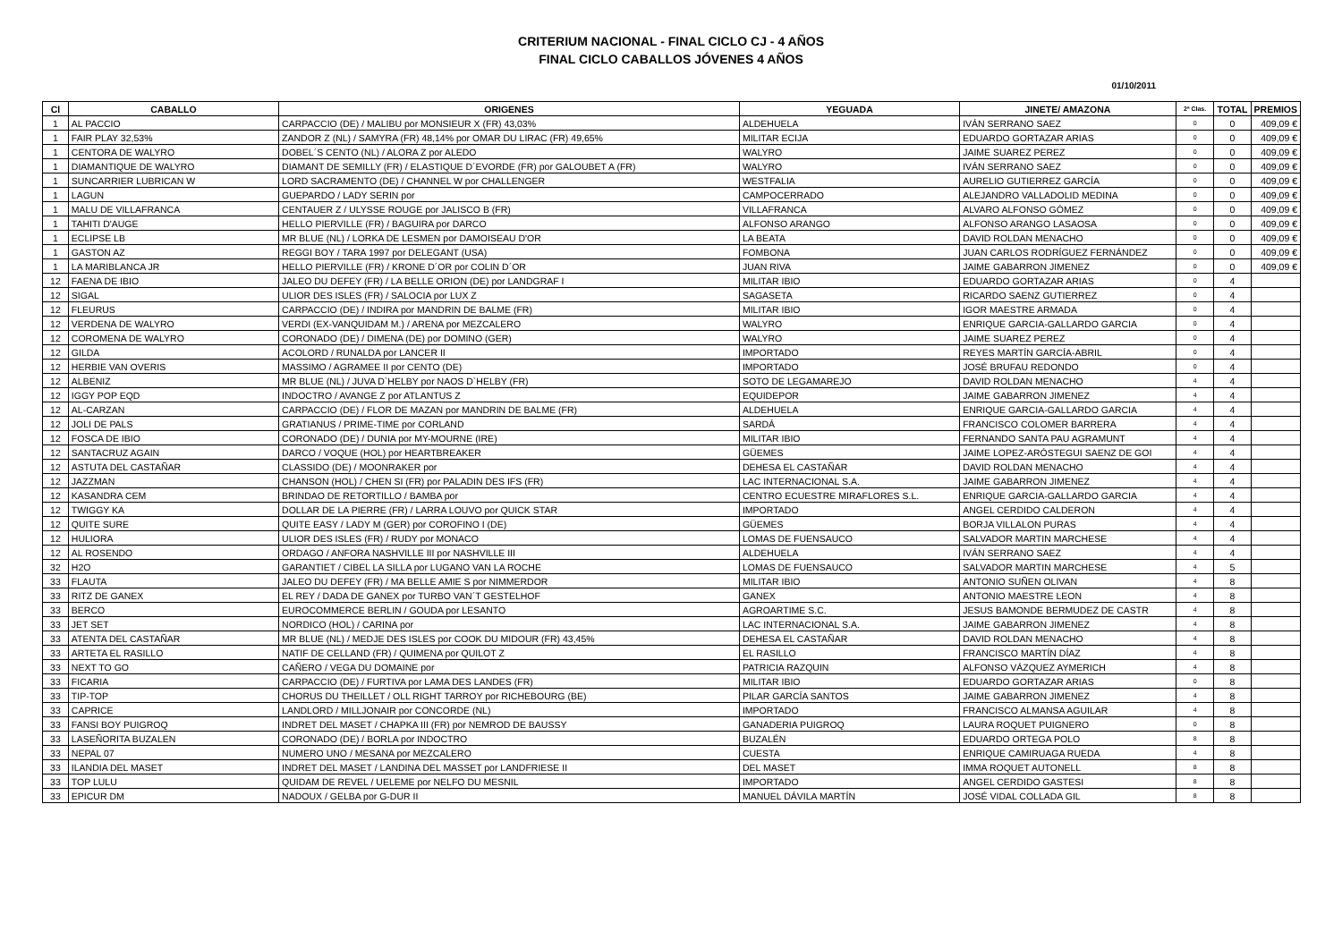CRITERIUM NACIONAL - FINAL CICLO CJ - 4 AÑOS
FINAL CICLO CABALLOS JÓVENES 4 AÑOS
01/10/2011
| Cl | CABALLO | ORIGENES | YEGUADA | JINETE/ AMAZONA | 2ª Clas. | TOTAL | PREMIOS |
| --- | --- | --- | --- | --- | --- | --- | --- |
| 1 | AL PACCIO | CARPACCIO (DE) / MALIBU por MONSIEUR X (FR) 43,03% | ALDEHUELA | IVÁN SERRANO SAEZ | 0 | 0 | 409,09 € |
| 1 | FAIR PLAY 32,53% | ZANDOR Z (NL) / SAMYRA (FR) 48,14% por OMAR DU LIRAC (FR) 49,65% | MILITAR ECIJA | EDUARDO GORTAZAR ARIAS | 0 | 0 | 409,09 € |
| 1 | CENTORA DE WALYRO | DOBEL´S CENTO (NL) / ALORA Z por ALEDO | WALYRO | JAIME SUAREZ PEREZ | 0 | 0 | 409,09 € |
| 1 | DIAMANTIQUE DE WALYRO | DIAMANT DE SEMILLY (FR) / ELASTIQUE D´EVORDE (FR) por GALOUBET A (FR) | WALYRO | IVÁN SERRANO SAEZ | 0 | 0 | 409,09 € |
| 1 | SUNCARRIER LUBRICAN W | LORD SACRAMENTO (DE) / CHANNEL W por CHALLENGER | WESTFALIA | AURELIO GUTIERREZ GARCÍA | 0 | 0 | 409,09 € |
| 1 | LAGUN | GUEPARDO / LADY SERIN por | CAMPOCERRADO | ALEJANDRO VALLADOLID MEDINA | 0 | 0 | 409,09 € |
| 1 | MALU DE VILLAFRANCA | CENTAUER Z / ULYSSE ROUGE por JALISCO B (FR) | VILLAFRANCA | ALVARO ALFONSO GÓMEZ | 0 | 0 | 409,09 € |
| 1 | TAHITI D'AUGE | HELLO PIERVILLE (FR) / BAGUIRA por DARCO | ALFONSO ARANGO | ALFONSO ARANGO LASAOSA | 0 | 0 | 409,09 € |
| 1 | ECLIPSE LB | MR BLUE (NL) / LORKA DE LESMEN por DAMOISEAU D'OR | LA BEATA | DAVID ROLDAN MENACHO | 0 | 0 | 409,09 € |
| 1 | GASTON AZ | REGGI BOY / TARA 1997 por DELEGANT (USA) | FOMBONA | JUAN CARLOS RODRÍGUEZ FERNÁNDEZ | 0 | 0 | 409,09 € |
| 1 | LA MARIBLANCA JR | HELLO PIERVILLE (FR) / KRONE D´OR por COLIN D´OR | JUAN RIVA | JAIME GABARRON JIMENEZ | 0 | 0 | 409,09 € |
| 12 | FAENA DE IBIO | JALEO DU DEFEY (FR) / LA BELLE ORION (DE) por LANDGRAF I | MILITAR IBIO | EDUARDO GORTAZAR ARIAS | 0 | 4 | |
| 12 | SIGAL | ULIOR DES ISLES (FR) / SALOCIA por LUX Z | SAGASETA | RICARDO SAENZ GUTIERREZ | 0 | 4 | |
| 12 | FLEURUS | CARPACCIO (DE) / INDIRA por MANDRIN DE BALME (FR) | MILITAR IBIO | IGOR MAESTRE ARMADA | 0 | 4 | |
| 12 | VERDENA DE WALYRO | VERDI (EX-VANQUIDAM M.) / ARENA por MEZCALERO | WALYRO | ENRIQUE GARCIA-GALLARDO GARCIA | 0 | 4 | |
| 12 | COROMENA DE WALYRO | CORONADO (DE) / DIMENA (DE) por DOMINO (GER) | WALYRO | JAIME SUAREZ PEREZ | 0 | 4 | |
| 12 | GILDA | ACOLORD / RUNALDA por LANCER II | IMPORTADO | REYES MARTÍN GARCÍA-ABRIL | 0 | 4 | |
| 12 | HERBIE VAN OVERIS | MASSIMO / AGRAMEE II por CENTO (DE) | IMPORTADO | JOSÉ BRUFAU REDONDO | 0 | 4 | |
| 12 | ALBENIZ | MR BLUE (NL) / JUVA D`HELBY por NAOS D`HELBY (FR) | SOTO DE LEGAMAREJO | DAVID ROLDAN MENACHO | 4 | 4 | |
| 12 | IGGY POP EQD | INDOCTRO / AVANGE Z por ATLANTUS Z | EQUIDEPOR | JAIME GABARRON JIMENEZ | 4 | 4 | |
| 12 | AL-CARZAN | CARPACCIO (DE) / FLOR DE MAZAN por MANDRIN DE BALME (FR) | ALDEHUELA | ENRIQUE GARCIA-GALLARDO GARCIA | 4 | 4 | |
| 12 | JOLI DE PALS | GRATIANUS / PRIME-TIME por CORLAND | SARDÁ | FRANCISCO COLOMER BARRERA | 4 | 4 | |
| 12 | FOSCA DE IBIO | CORONADO (DE) / DUNIA por MY-MOURNE (IRE) | MILITAR IBIO | FERNANDO SANTA PAU AGRAMUNT | 4 | 4 | |
| 12 | SANTACRUZ AGAIN | DARCO / VOQUE (HOL) por HEARTBREAKER | GÜEMES | JAIME LOPEZ-ARÓSTEGUI SAENZ DE GOI | 4 | 4 | |
| 12 | ASTUTA DEL CASTAÑAR | CLASSIDO (DE) / MOONRAKER por | DEHESA EL CASTAÑAR | DAVID ROLDAN MENACHO | 4 | 4 | |
| 12 | JAZZMAN | CHANSON (HOL) / CHEN SI (FR) por PALADIN DES IFS (FR) | LAC INTERNACIONAL S.A. | JAIME GABARRON JIMENEZ | 4 | 4 | |
| 12 | KASANDRA CEM | BRINDAO DE RETORTILLO / BAMBA por | CENTRO ECUESTRE MIRAFLORES S.L. | ENRIQUE GARCIA-GALLARDO GARCIA | 4 | 4 | |
| 12 | TWIGGY KA | DOLLAR DE LA PIERRE (FR) / LARRA LOUVO por QUICK STAR | IMPORTADO | ANGEL CERDIDO CALDERON | 4 | 4 | |
| 12 | QUITE SURE | QUITE EASY / LADY M (GER) por COROFINO I (DE) | GÜEMES | BORJA VILLALON PURAS | 4 | 4 | |
| 12 | HULIORA | ULIOR DES ISLES (FR) / RUDY por MONACO | LOMAS DE FUENSAUCO | SALVADOR MARTIN MARCHESE | 4 | 4 | |
| 12 | AL ROSENDO | ORDAGO / ANFORA NASHVILLE III por NASHVILLE III | ALDEHUELA | IVÁN SERRANO SAEZ | 4 | 4 | |
| 32 | H2O | GARANTIET / CIBEL LA SILLA por LUGANO VAN LA ROCHE | LOMAS DE FUENSAUCO | SALVADOR MARTIN MARCHESE | 4 | 5 | |
| 33 | FLAUTA | JALEO DU DEFEY (FR) / MA BELLE AMIE S por NIMMERDOR | MILITAR IBIO | ANTONIO SUÑEN OLIVAN | 4 | 8 | |
| 33 | RITZ DE GANEX | EL REY / DADA DE GANEX por TURBO VAN´T GESTELHOF | GANEX | ANTONIO MAESTRE LEON | 4 | 8 | |
| 33 | BERCO | EUROCOMMERCE BERLIN / GOUDA por LESANTO | AGROARTIME S.C. | JESUS BAMONDE BERMUDEZ DE CASTR | 4 | 8 | |
| 33 | JET SET | NORDICO (HOL) / CARINA por | LAC INTERNACIONAL S.A. | JAIME GABARRON JIMENEZ | 4 | 8 | |
| 33 | ATENTA DEL CASTAÑAR | MR BLUE (NL) / MEDJE DES ISLES por COOK DU MIDOUR (FR) 43,45% | DEHESA EL CASTAÑAR | DAVID ROLDAN MENACHO | 4 | 8 | |
| 33 | ARTETA EL RASILLO | NATIF DE CELLAND (FR) / QUIMENA por QUILOT Z | EL RASILLO | FRANCISCO MARTÍN DÍAZ | 4 | 8 | |
| 33 | NEXT TO GO | CAÑERO / VEGA DU DOMAINE por | PATRICIA RAZQUIN | ALFONSO VÁZQUEZ AYMERICH | 4 | 8 | |
| 33 | FICARIA | CARPACCIO (DE) / FURTIVA por LAMA DES LANDES (FR) | MILITAR IBIO | EDUARDO GORTAZAR ARIAS | 0 | 8 | |
| 33 | TIP-TOP | CHORUS DU THEILLET / OLL RIGHT TARROY por RICHEBOURG (BE) | PILAR GARCÍA SANTOS | JAIME GABARRON JIMENEZ | 4 | 8 | |
| 33 | CAPRICE | LANDLORD / MILLJONAIR por CONCORDE (NL) | IMPORTADO | FRANCISCO ALMANSA AGUILAR | 4 | 8 | |
| 33 | FANSI BOY PUIGROQ | INDRET DEL MASET / CHAPKA III (FR) por NEMROD DE BAUSSY | GANADERIA PUIGROQ | LAURA ROQUET PUIGNERO | 0 | 8 | |
| 33 | LASEÑORITA BUZALEN | CORONADO (DE) / BORLA por INDOCTRO | BUZALÉN | EDUARDO ORTEGA POLO | 8 | 8 | |
| 33 | NEPAL 07 | NUMERO UNO / MESANA por MEZCALERO | CUESTA | ENRIQUE CAMIRUAGA RUEDA | 4 | 8 | |
| 33 | ILANDIA DEL MASET | INDRET DEL MASET / LANDINA DEL MASSET por LANDFRIESE II | DEL MASET | IMMA ROQUET AUTONELL | 8 | 8 | |
| 33 | TOP LULU | QUIDAM DE REVEL / UELEME por NELFO DU MESNIL | IMPORTADO | ANGEL CERDIDO GASTESI | 8 | 8 | |
| 33 | EPICUR DM | NADOUX / GELBA por G-DUR II | MANUEL DÁVILA MARTÍN | JOSÉ VIDAL COLLADA GIL | 8 | 8 | |